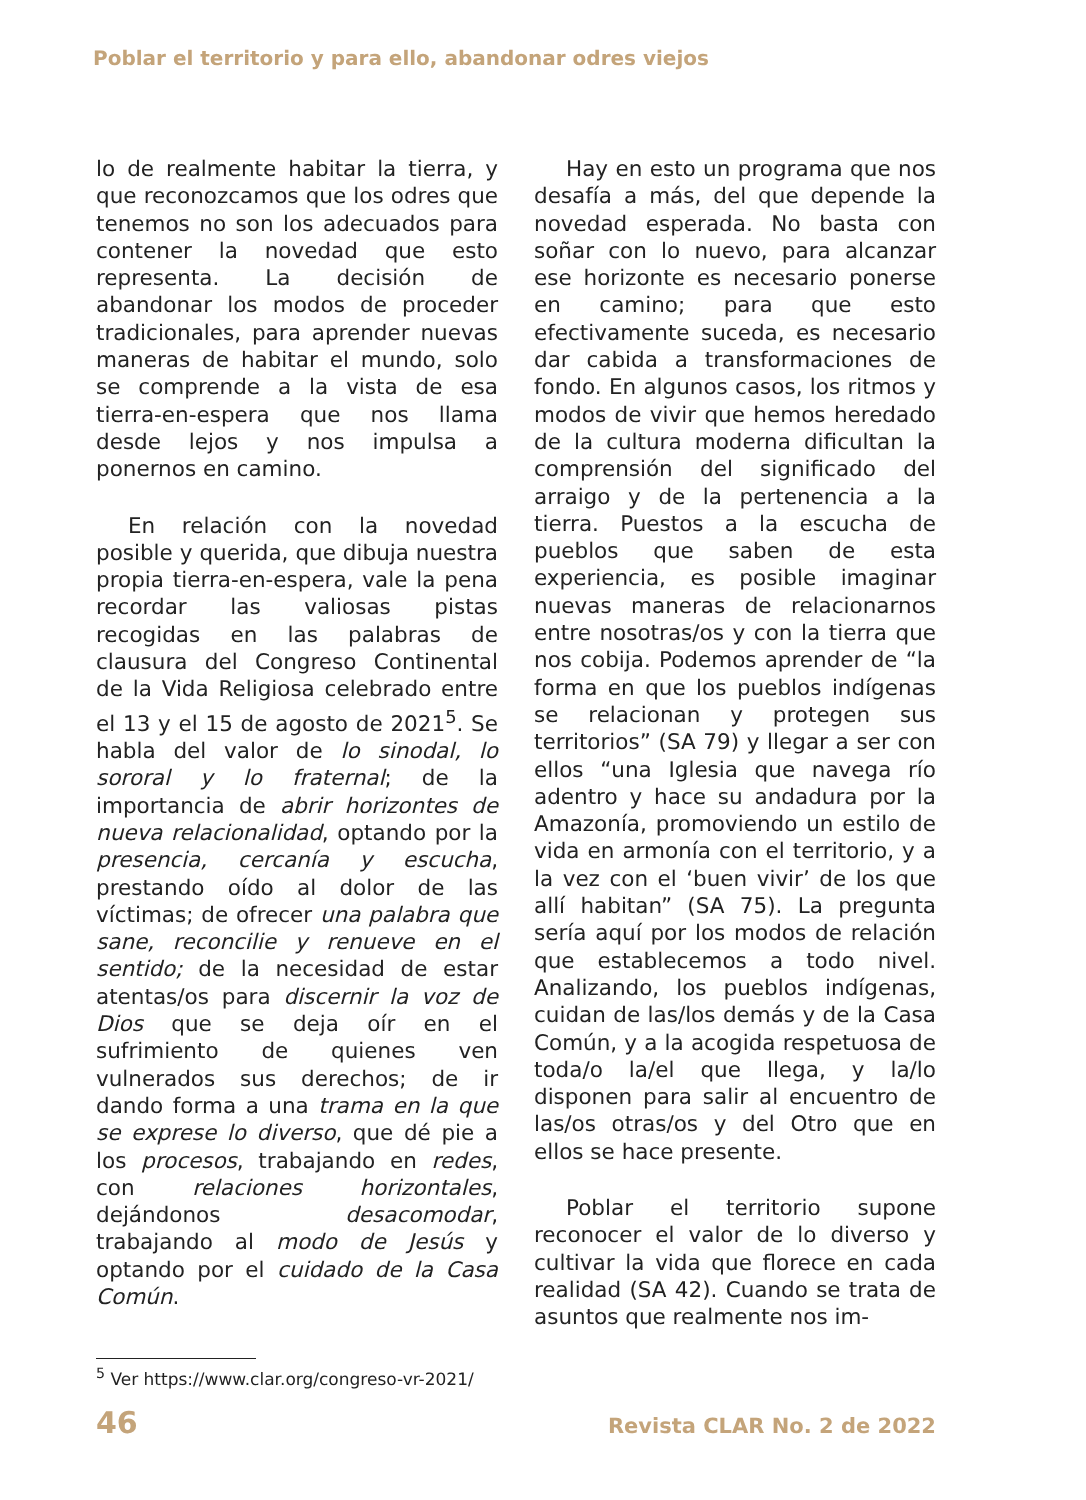Poblar el territorio y para ello, abandonar odres viejos
lo de realmente habitar la tierra, y que reconozcamos que los odres que tenemos no son los adecuados para contener la novedad que esto representa. La decisión de abandonar los modos de proceder tradicionales, para aprender nuevas maneras de habitar el mundo, solo se comprende a la vista de esa tierra-en-espera que nos llama desde lejos y nos impulsa a ponernos en camino.
En relación con la novedad posible y querida, que dibuja nuestra propia tierra-en-espera, vale la pena recordar las valiosas pistas recogidas en las palabras de clausura del Congreso Continental de la Vida Religiosa celebrado entre el 13 y el 15 de agosto de 2021<sup>5</sup>. Se habla del valor de lo sinodal, lo sororal y lo fraternal; de la importancia de abrir horizontes de nueva relacionalidad, optando por la presencia, cercanía y escucha, prestando oído al dolor de las víctimas; de ofrecer una palabra que sane, reconcilie y renueve en el sentido; de la necesidad de estar atentas/os para discernir la voz de Dios que se deja oír en el sufrimiento de quienes ven vulnerados sus derechos; de ir dando forma a una trama en la que se exprese lo diverso, que dé pie a los procesos, trabajando en redes, con relaciones horizontales, dejándonos desacomodar, trabajando al modo de Jesús y optando por el cuidado de la Casa Común.
<sup>5</sup> Ver https://www.clar.org/congreso-vr-2021/
Hay en esto un programa que nos desafía a más, del que depende la novedad esperada. No basta con soñar con lo nuevo, para alcanzar ese horizonte es necesario ponerse en camino; para que esto efectivamente suceda, es necesario dar cabida a transformaciones de fondo. En algunos casos, los ritmos y modos de vivir que hemos heredado de la cultura moderna dificultan la comprensión del significado del arraigo y de la pertenencia a la tierra. Puestos a la escucha de pueblos que saben de esta experiencia, es posible imaginar nuevas maneras de relacionarnos entre nosotras/os y con la tierra que nos cobija. Podemos aprender de “la forma en que los pueblos indígenas se relacionan y protegen sus territorios” (SA 79) y llegar a ser con ellos “una Iglesia que navega río adentro y hace su andadura por la Amazonía, promoviendo un estilo de vida en armonía con el territorio, y a la vez con el ‘buen vivir’ de los que allí habitan” (SA 75). La pregunta sería aquí por los modos de relación que establecemos a todo nivel. Analizando, los pueblos indígenas, cuidan de las/los demás y de la Casa Común, y a la acogida respetuosa de toda/o la/el que llega, y la/lo disponen para salir al encuentro de las/os otras/os y del Otro que en ellos se hace presente.
Poblar el territorio supone reconocer el valor de lo diverso y cultivar la vida que florece en cada realidad (SA 42). Cuando se trata de asuntos que realmente nos im-
46 Revista CLAR No. 2 de 2022